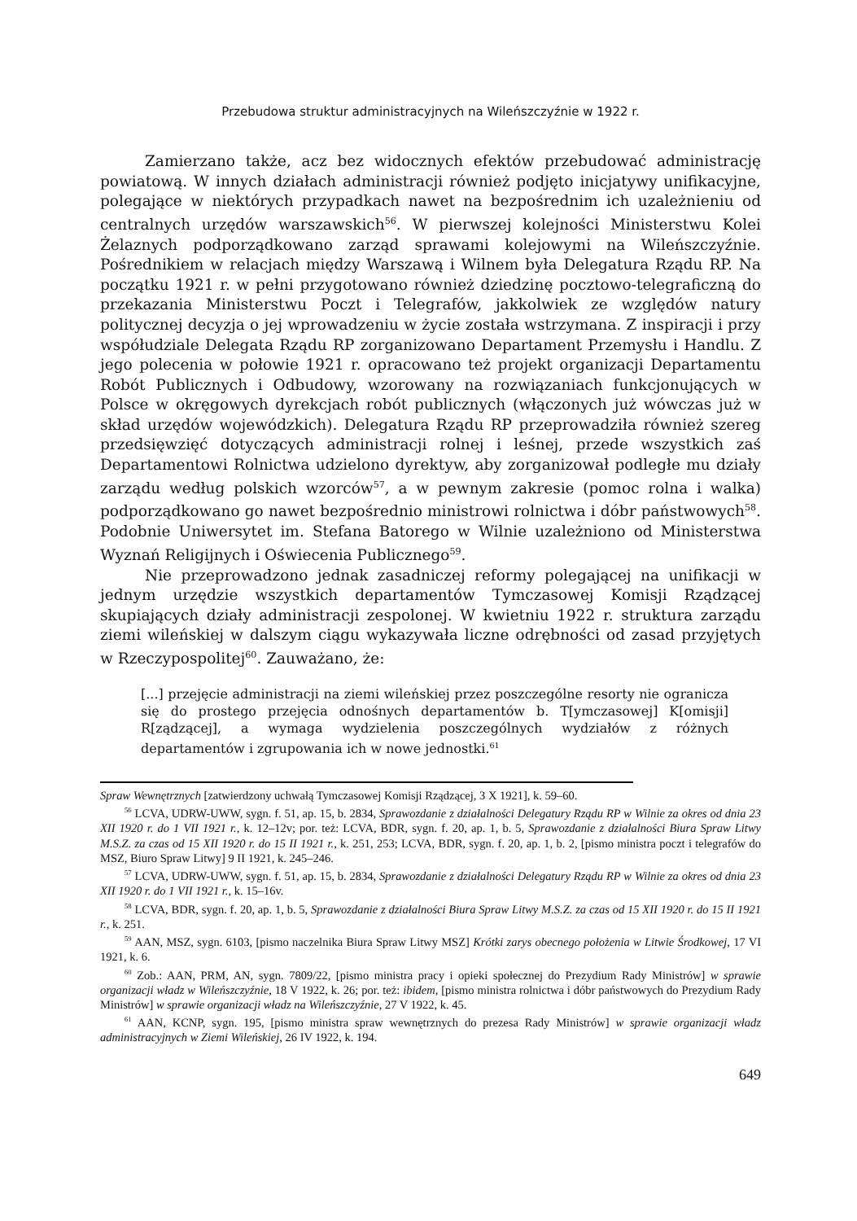Przebudowa struktur administracyjnych na Wileńszczyźnie w 1922 r.
Zamierzano także, acz bez widocznych efektów przebudować administrację powiatową. W innych działach administracji również podjęto inicjatywy unifikacyjne, polegające w niektórych przypadkach nawet na bezpośrednim ich uzależnieniu od centralnych urzędów warszawskich<sup>56</sup>. W pierwszej kolejności Ministerstwu Kolei Żelaznych podporządkowano zarząd sprawami kolejowymi na Wileńszczyźnie. Pośrednikiem w relacjach między Warszawą i Wilnem była Delegatura Rządu RP. Na początku 1921 r. w pełni przygotowano również dziedzinę pocztowo-telegraficzną do przekazania Ministerstwu Poczt i Telegrafów, jakkolwiek ze względów natury politycznej decyzja o jej wprowadzeniu w życie została wstrzymana. Z inspiracji i przy współudziale Delegata Rządu RP zorganizowano Departament Przemysłu i Handlu. Z jego polecenia w połowie 1921 r. opracowano też projekt organizacji Departamentu Robót Publicznych i Odbudowy, wzorowany na rozwiązaniach funkcjonujących w Polsce w okręgowych dyrekcjach robót publicznych (włączonych już wówczas już w skład urzędów wojewódzkich). Delegatura Rządu RP przeprowadziła również szereg przedsięwzięć dotyczących administracji rolnej i leśnej, przede wszystkich zaś Departamentowi Rolnictwa udzielono dyrektyw, aby zorganizował podległe mu działy zarządu według polskich wzorców<sup>57</sup>, a w pewnym zakresie (pomoc rolna i walka) podporządkowano go nawet bezpośrednio ministrowi rolnictwa i dóbr państwowych<sup>58</sup>. Podobnie Uniwersytet im. Stefana Batorego w Wilnie uzależniono od Ministerstwa Wyznań Religijnych i Oświecenia Publicznego<sup>59</sup>.
Nie przeprowadzono jednak zasadniczej reformy polegającej na unifikacji w jednym urzędzie wszystkich departamentów Tymczasowej Komisji Rządzącej skupiających działy administracji zespolonej. W kwietniu 1922 r. struktura zarządu ziemi wileńskiej w dalszym ciągu wykazywała liczne odrębności od zasad przyjętych w Rzeczypospolitej<sup>60</sup>. Zauważano, że:
[...] przejęcie administracji na ziemi wileńskiej przez poszczególne resorty nie ogranicza się do prostego przejęcia odnośnych departamentów b. T[ymczasowej] K[omisji] R[ządzącej], a wymaga wydzielenia poszczególnych wydziałów z różnych departamentów i zgrupowania ich w nowe jednostki.<sup>61</sup>
Spraw Wewnętrznych [zatwierdzony uchwałą Tymczasowej Komisji Rządzącej, 3 X 1921], k. 59–60.
<sup>56</sup> LCVA, UDRW-UWW, sygn. f. 51, ap. 15, b. 2834, Sprawozdanie z działalności Delegatury Rządu RP w Wilnie za okres od dnia 23 XII 1920 r. do 1 VII 1921 r., k. 12–12v; por. też: LCVA, BDR, sygn. f. 20, ap. 1, b. 5, Sprawozdanie z działalności Biura Spraw Litwy M.S.Z. za czas od 15 XII 1920 r. do 15 II 1921 r., k. 251, 253; LCVA, BDR, sygn. f. 20, ap. 1, b. 2, [pismo ministra poczt i telegrafów do MSZ, Biuro Spraw Litwy] 9 II 1921, k. 245–246.
<sup>57</sup> LCVA, UDRW-UWW, sygn. f. 51, ap. 15, b. 2834, Sprawozdanie z działalności Delegatury Rządu RP w Wilnie za okres od dnia 23 XII 1920 r. do 1 VII 1921 r., k. 15–16v.
<sup>58</sup> LCVA, BDR, sygn. f. 20, ap. 1, b. 5, Sprawozdanie z działalności Biura Spraw Litwy M.S.Z. za czas od 15 XII 1920 r. do 15 II 1921 r., k. 251.
<sup>59</sup> AAN, MSZ, sygn. 6103, [pismo naczelnika Biura Spraw Litwy MSZ] Krótki zarys obecnego położenia w Litwie Środkowej, 17 VI 1921, k. 6.
<sup>60</sup> Zob.: AAN, PRM, AN, sygn. 7809/22, [pismo ministra pracy i opieki społecznej do Prezydium Rady Ministrów] w sprawie organizacji władz w Wileńszczyźnie, 18 V 1922, k. 26; por. też: ibidem, [pismo ministra rolnictwa i dóbr państwowych do Prezydium Rady Ministrów] w sprawie organizacji władz na Wileńszczyźnie, 27 V 1922, k. 45.
<sup>61</sup> AAN, KCNP, sygn. 195, [pismo ministra spraw wewnętrznych do prezesa Rady Ministrów] w sprawie organizacji władz administracyjnych w Ziemi Wileńskiej, 26 IV 1922, k. 194.
649